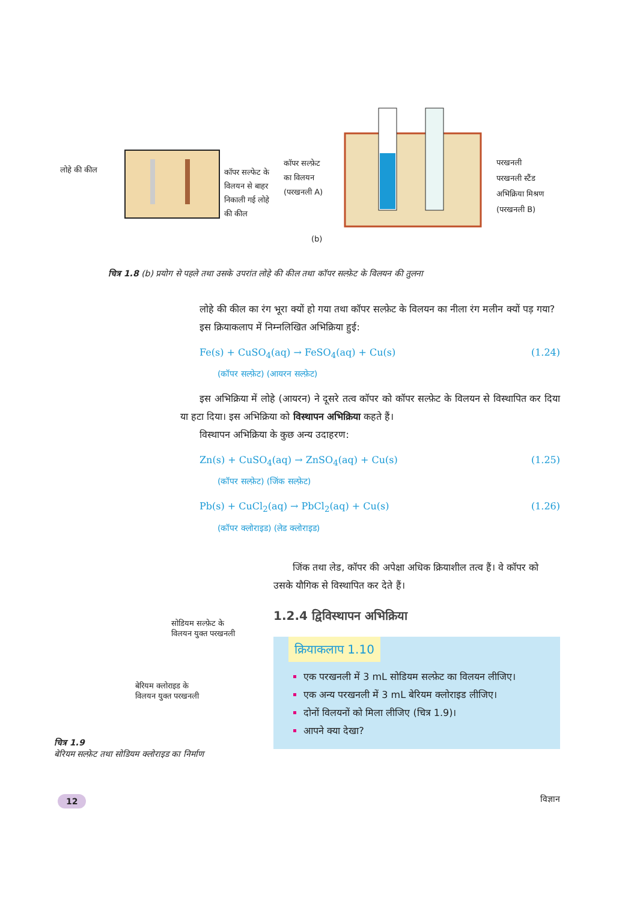लोहे की कील
कॉपर सल्फेट के विलयन से बाहर निकाली गई लोहे की कील
कॉपर सल्फ़ेट
का विलयन
(परखनली A)
(b)
परखनली
परखनली स्टैंड
अभिक्रिया मिश्रण
(परखनली B)
चित्र 1.8 (b) प्रयोग से पहले तथा उसके उपरांत लोहे की कील तथा कॉपर सल्फ़ेट के विलयन की तुलना
लोहे की कील का रंग भूरा क्यों हो गया तथा कॉपर सल्फ़ेट के विलयन का नीला रंग मलीन क्यों पड़ गया?
इस क्रियाकलाप में निम्नलिखित अभिक्रिया हुई:
Fe(s) + CuSO<sub>4</sub>(aq) → FeSO<sub>4</sub>(aq) + Cu(s) (1.24)
(कॉपर सल्फ़ेट) (आयरन सल्फ़ेट)
इस अभिक्रिया में लोहे (आयरन) ने दूसरे तत्व कॉपर को कॉपर सल्फ़ेट के विलयन से विस्थापित कर दिया या हटा दिया। इस अभिक्रिया को विस्थापन अभिक्रिया कहते हैं।
विस्थापन अभिक्रिया के कुछ अन्य उदाहरण:
Zn(s) + CuSO<sub>4</sub>(aq) → ZnSO<sub>4</sub>(aq) + Cu(s) (1.25)
(कॉपर सल्फ़ेट) (जिंक सल्फ़ेट)
Pb(s) + CuCl<sub>2</sub>(aq) → PbCl<sub>2</sub>(aq) + Cu(s) (1.26)
(कॉपर क्लोराइड) (लेड क्लोराइड)
जिंक तथा लेड, कॉपर की अपेक्षा अधिक क्रियाशील तत्व हैं। वे कॉपर को उसके यौगिक से विस्थापित कर देते हैं।
1.2.4 द्विविस्थापन अभिक्रिया
क्रियाकलाप 1.10
एक परखनली में 3 mL सोडियम सल्फ़ेट का विलयन लीजिए।
एक अन्य परखनली में 3 mL बेरियम क्लोराइड लीजिए।
दोनों विलयनों को मिला लीजिए (चित्र 1.9)।
आपने क्या देखा?
सोडियम सल्फ़ेट के
विलयन युक्त परखनली
बेरियम क्लोराइड के
विलयन युक्त परखनली
चित्र 1.9
बेरियम सल्फ़ेट तथा सोडियम क्लोराइड का निर्माण
12 विज्ञान